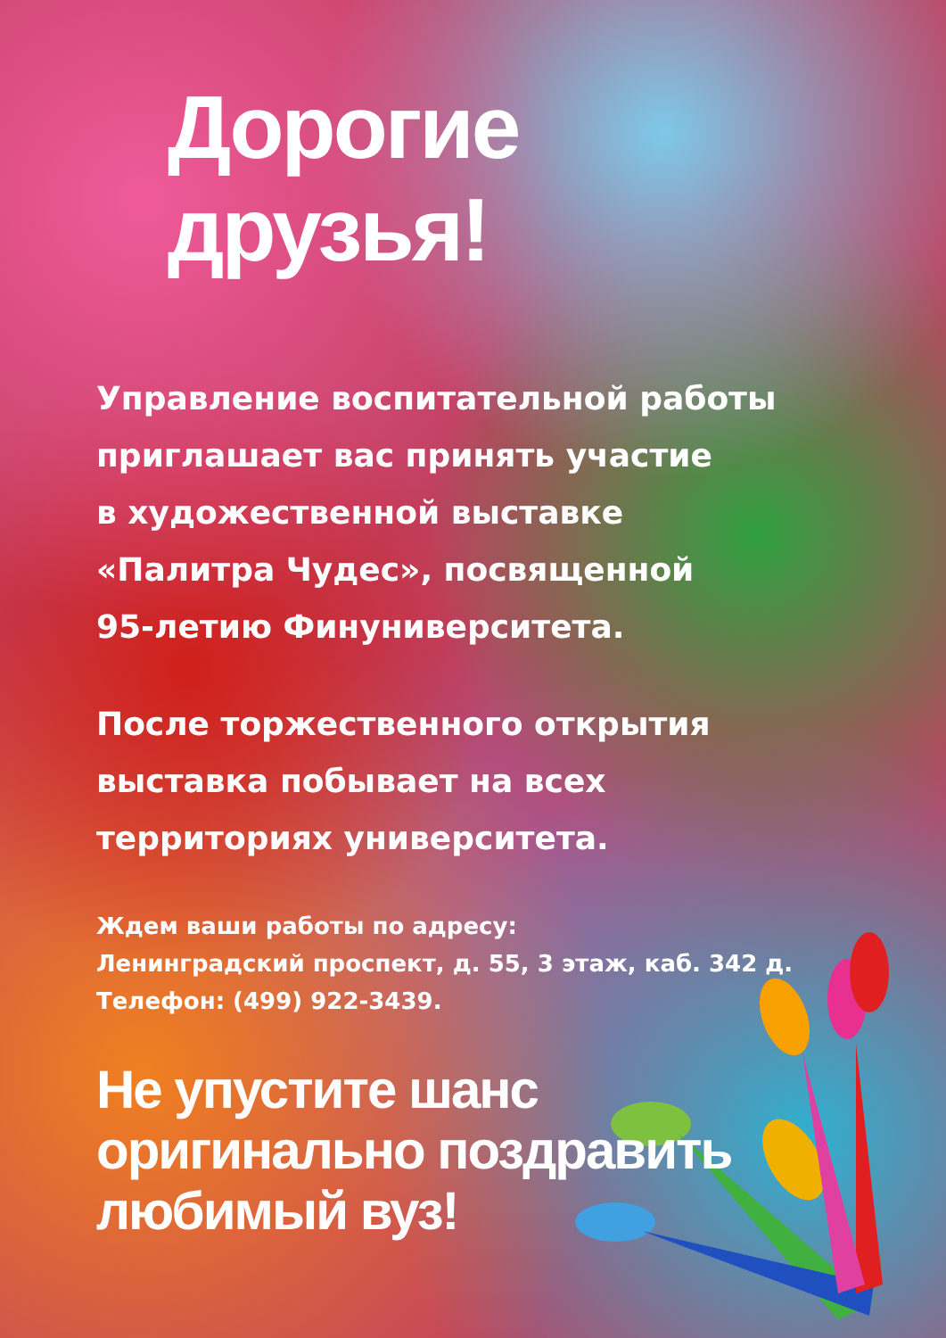Дорогие друзья!
Управление воспитательной работы
приглашает вас принять участие
в художественной выставке
«Палитра Чудес», посвященной
95-летию Финуниверситета.
После торжественного открытия
выставка побывает на всех
территориях университета.
Ждем ваши работы по адресу:
Ленинградский проспект, д. 55, 3 этаж, каб. 342 д.
Телефон: (499) 922-3439.
Не упустите шанс
оригинально поздравить
любимый вуз!